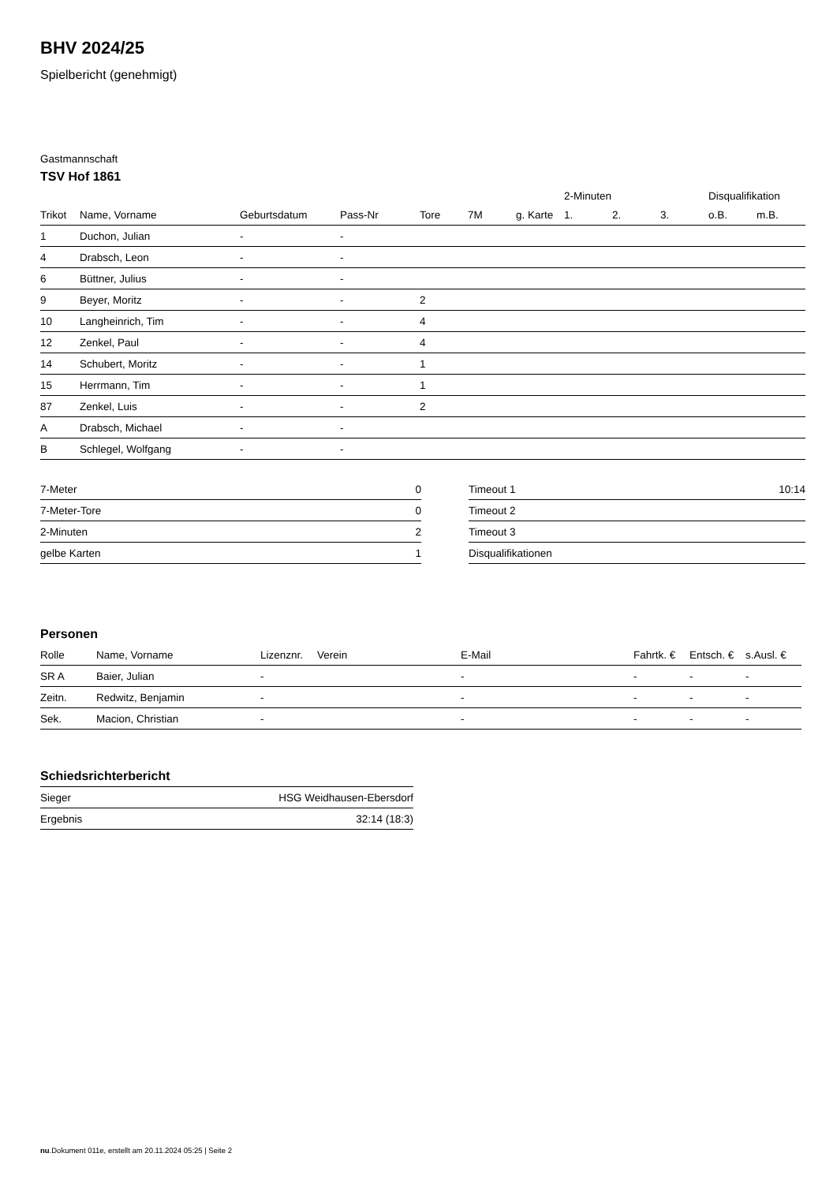BHV 2024/25
Spielbericht (genehmigt)
Gastmannschaft
TSV Hof 1861
| | | | | | | | 2-Minuten | | | Disqualifikation | |
| --- | --- | --- | --- | --- | --- | --- | --- | --- | --- | --- | --- |
| Trikot | Name, Vorname | Geburtsdatum | Pass-Nr | Tore | 7M | g. Karte | 1. | 2. | 3. | o.B. | m.B. |
| 1 | Duchon, Julian | - | - | | | | | | | | |
| 4 | Drabsch, Leon | - | - | | | | | | | | |
| 6 | Büttner, Julius | - | - | | | | | | | | |
| 9 | Beyer, Moritz | - | - | 2 | | | | | | | |
| 10 | Langheinrich, Tim | - | - | 4 | | | | | | | |
| 12 | Zenkel, Paul | - | - | 4 | | | | | | | |
| 14 | Schubert, Moritz | - | - | 1 | | | | | | | |
| 15 | Herrmann, Tim | - | - | 1 | | | | | | | |
| 87 | Zenkel, Luis | - | - | 2 | | | | | | | |
| A | Drabsch, Michael | - | - | | | | | | | | |
| B | Schlegel, Wolfgang | - | - | | | | | | | | |
| 7-Meter | 0 |
| 7-Meter-Tore | 0 |
| 2-Minuten | 2 |
| gelbe Karten | 1 |
| Timeout 1 | 10:14 |
| Timeout 2 | |
| Timeout 3 | |
| Disqualifikationen | |
Personen
| Rolle | Name, Vorname | Lizenznr. | Verein | E-Mail | Fahrtk. € | Entsch. € | s.Ausl. € |
| --- | --- | --- | --- | --- | --- | --- | --- |
| SR A | Baier, Julian | - | | - | - | - | - |
| Zeitn. | Redwitz, Benjamin | - | | - | - | - | - |
| Sek. | Macion, Christian | - | | - | - | - | - |
Schiedsrichterbericht
| Sieger | HSG Weidhausen-Ebersdorf |
| Ergebnis | 32:14 (18:3) |
nu.Dokument 011e, erstellt am 20.11.2024 05:25 | Seite 2